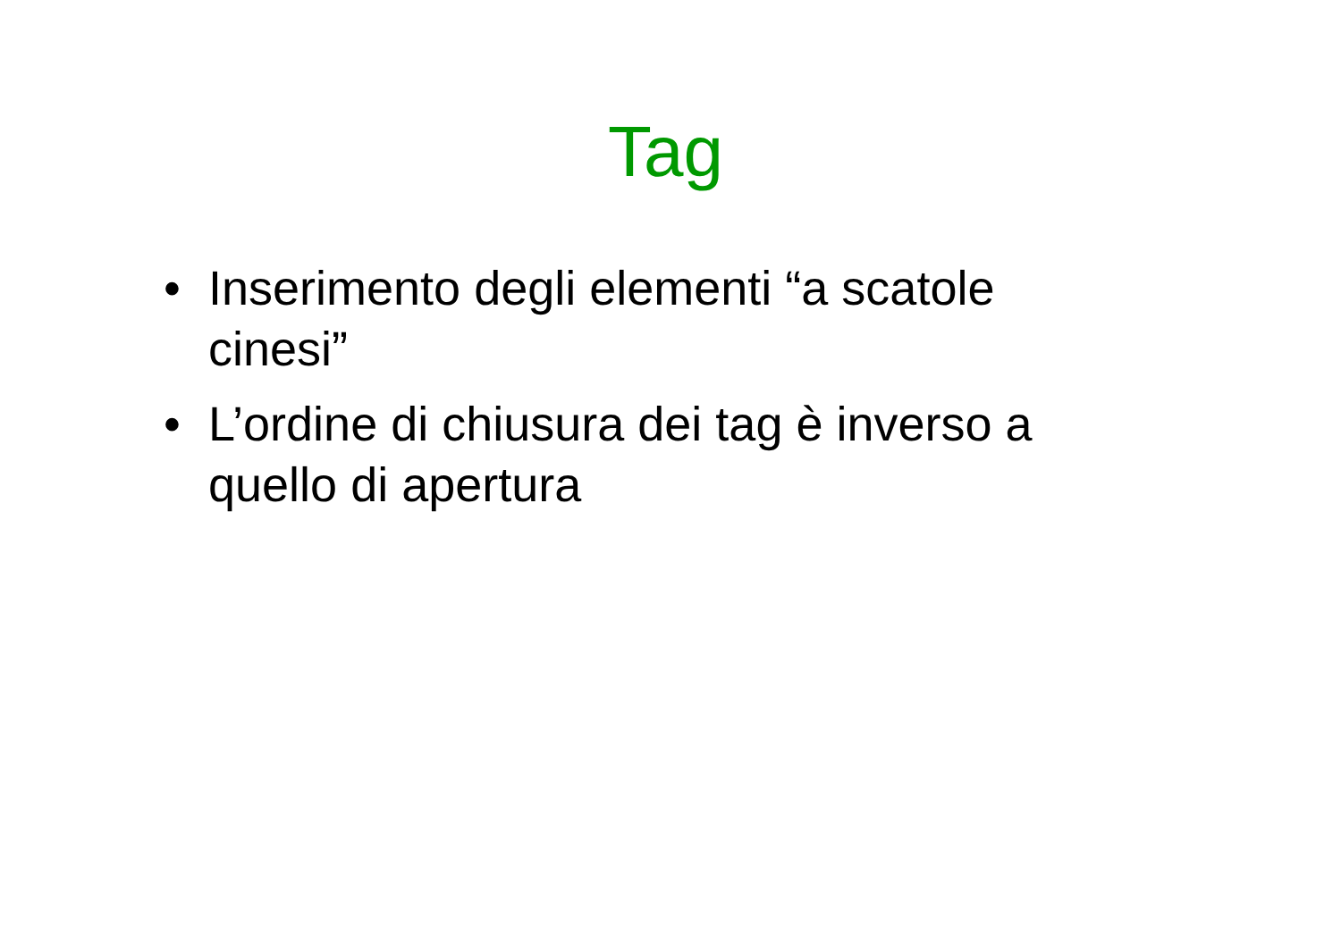Tag
• Inserimento degli elementi “a scatole cinesi”
• L’ordine di chiusura dei tag è inverso a quello di apertura